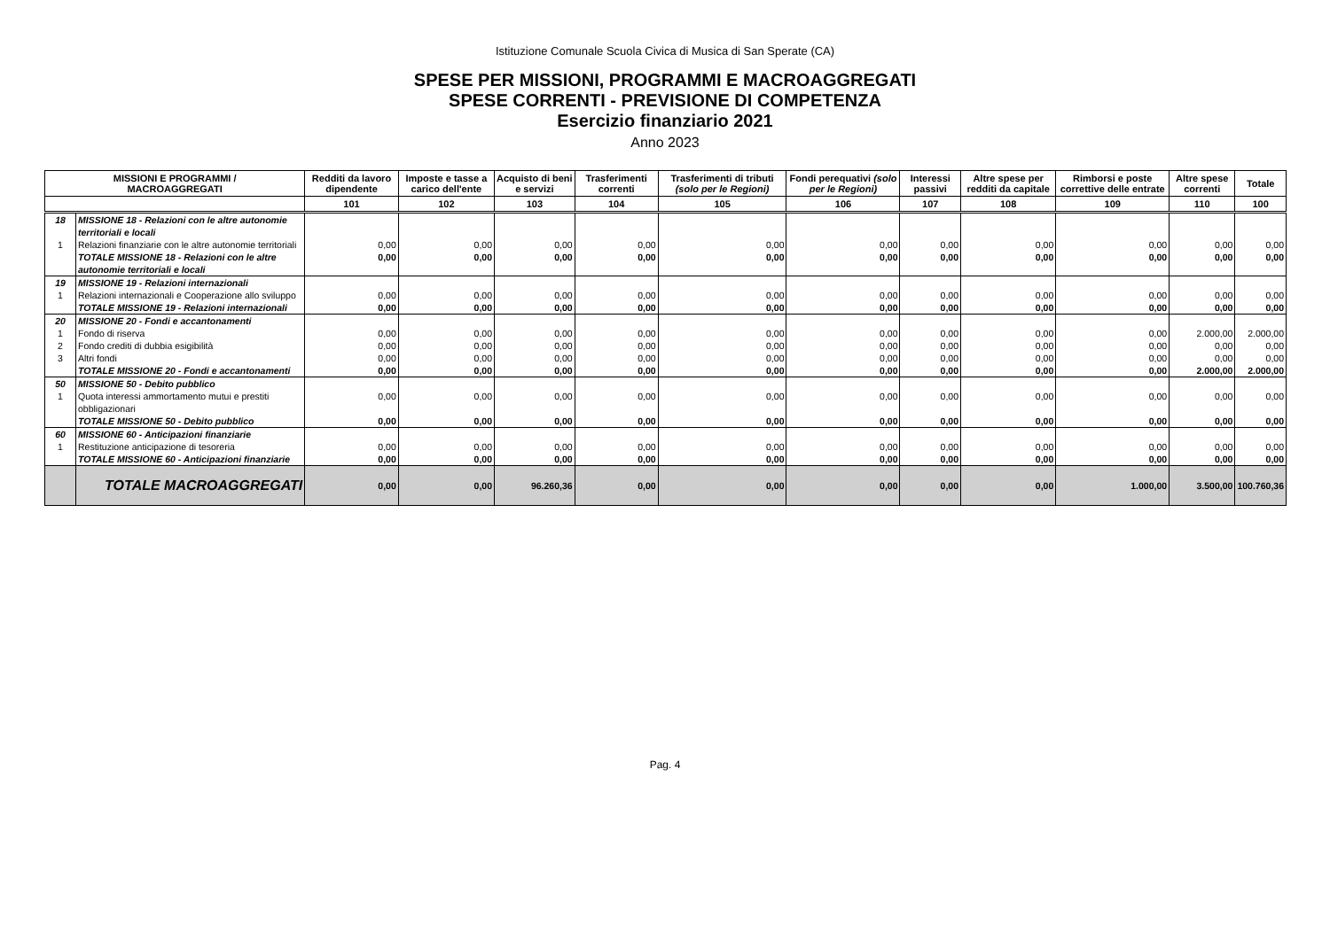Istituzione Comunale Scuola Civica di Musica di San Sperate (CA)
SPESE PER MISSIONI, PROGRAMMI E MACROAGGREGATI
SPESE CORRENTI - PREVISIONE DI COMPETENZA
Esercizio finanziario 2021
Anno 2023
| MISSIONI E PROGRAMMI / MACROAGGREGATI | | Redditi da lavoro dipendente | Imposte e tasse a carico dell'ente | Acquisto di beni e servizi | Trasferimenti correnti | Trasferimenti di tributi (solo per le Regioni) | Fondi perequativi (solo per le Regioni) | Interessi passivi | Altre spese per redditi da capitale | Rimborsi e poste correttive delle entrate | Altre spese correnti | Totale |
| --- | --- | --- | --- | --- | --- | --- | --- | --- | --- | --- | --- | --- |
| | | 101 | 102 | 103 | 104 | 105 | 106 | 107 | 108 | 109 | 110 | 100 |
| 18 | MISSIONE 18 - Relazioni con le altre autonomie territoriali e locali | | | | | | | | | | | |
| 1 | Relazioni finanziarie con le altre autonomie territoriali | 0,00 | 0,00 | 0,00 | 0,00 | 0,00 | 0,00 | 0,00 | 0,00 | 0,00 | 0,00 | 0,00 |
| | TOTALE MISSIONE 18 - Relazioni con le altre autonomie territoriali e locali | 0,00 | 0,00 | 0,00 | 0,00 | 0,00 | 0,00 | 0,00 | 0,00 | 0,00 | 0,00 | 0,00 |
| 19 | MISSIONE 19 - Relazioni internazionali | | | | | | | | | | | |
| 1 | Relazioni internazionali e Cooperazione allo sviluppo | 0,00 | 0,00 | 0,00 | 0,00 | 0,00 | 0,00 | 0,00 | 0,00 | 0,00 | 0,00 | 0,00 |
| | TOTALE MISSIONE 19 - Relazioni internazionali | 0,00 | 0,00 | 0,00 | 0,00 | 0,00 | 0,00 | 0,00 | 0,00 | 0,00 | 0,00 | 0,00 |
| 20 | MISSIONE 20 - Fondi e accantonamenti | | | | | | | | | | | |
| 1 | Fondo di riserva | 0,00 | 0,00 | 0,00 | 0,00 | 0,00 | 0,00 | 0,00 | 0,00 | 0,00 | 2.000,00 | 2.000,00 |
| 2 | Fondo crediti di dubbia esigibilità | 0,00 | 0,00 | 0,00 | 0,00 | 0,00 | 0,00 | 0,00 | 0,00 | 0,00 | 0,00 | 0,00 |
| 3 | Altri fondi | 0,00 | 0,00 | 0,00 | 0,00 | 0,00 | 0,00 | 0,00 | 0,00 | 0,00 | 0,00 | 0,00 |
| | TOTALE MISSIONE 20 - Fondi e accantonamenti | 0,00 | 0,00 | 0,00 | 0,00 | 0,00 | 0,00 | 0,00 | 0,00 | 0,00 | 2.000,00 | 2.000,00 |
| 50 | MISSIONE 50 - Debito pubblico | | | | | | | | | | | |
| 1 | Quota interessi ammortamento mutui e prestiti obbligazionari | 0,00 | 0,00 | 0,00 | 0,00 | 0,00 | 0,00 | 0,00 | 0,00 | 0,00 | 0,00 | 0,00 |
| | TOTALE MISSIONE 50 - Debito pubblico | 0,00 | 0,00 | 0,00 | 0,00 | 0,00 | 0,00 | 0,00 | 0,00 | 0,00 | 0,00 | 0,00 |
| 60 | MISSIONE 60 - Anticipazioni finanziarie | | | | | | | | | | | |
| 1 | Restituzione anticipazione di tesoreria | 0,00 | 0,00 | 0,00 | 0,00 | 0,00 | 0,00 | 0,00 | 0,00 | 0,00 | 0,00 | 0,00 |
| | TOTALE MISSIONE 60 - Anticipazioni finanziarie | 0,00 | 0,00 | 0,00 | 0,00 | 0,00 | 0,00 | 0,00 | 0,00 | 0,00 | 0,00 | 0,00 |
| | TOTALE MACROAGGREGATI | 0,00 | 0,00 | 96.260,36 | 0,00 | 0,00 | 0,00 | 0,00 | 0,00 | 1.000,00 | 3.500,00 | 100.760,36 |
Pag. 4